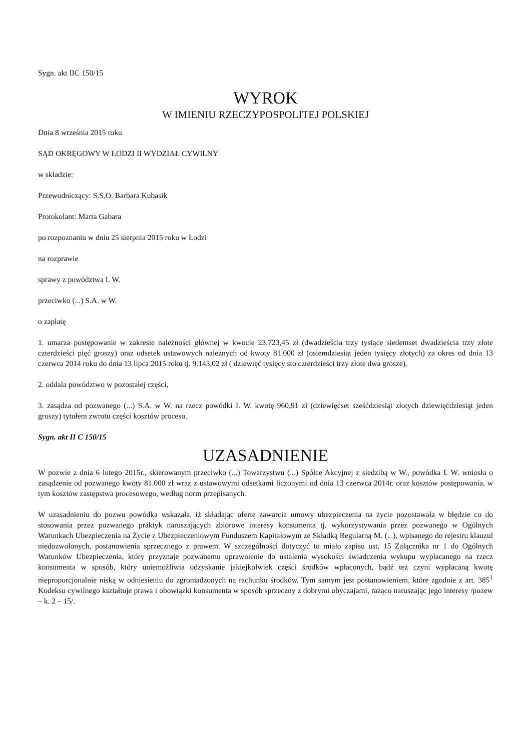Sygn. akt IIC 150/15
WYROK
W IMIENIU RZECZYPOSPOLITEJ POLSKIEJ
Dnia 8 września 2015 roku
SĄD OKRĘGOWY W ŁODZI II WYDZIAŁ CYWILNY
w składzie:
Przewodniczący: S.S.O. Barbara Kubasik
Protokolant: Marta Gabara
po rozpoznaniu w dniu 25 sierpnia 2015 roku w Łodzi
na rozprawie
sprawy z powództwa I. W.
przeciwko (...) S.A. w W.
o zapłatę
1. umarza postępowanie w zakresie należności głównej w kwocie 23.723,45 zł (dwadzieścia trzy tysiące siedemset dwadzieścia trzy złote czterdzieści pięć groszy) oraz odsetek ustawowych należnych od kwoty 81.000 zł (osiemdziesiąt jeden tysięcy złotych) za okres od dnia 13 czerwca 2014 roku do dnia 13 lipca 2015 roku tj. 9.143,02 zł ( dziewięć tysięcy sto czterdzieści trzy złote dwa grosze),
2. oddala powództwo w pozostałej części,
3. zasądza od pozwanego (...) S.A. w W. na rzecz powódki I. W. kwotę 960,91 zł (dziewięćset sześćdziesiąt złotych dziewięćdziesiąt jeden groszy) tytułem zwrotu części kosztów procesu.
Sygn. akt II C 150/15
UZASADNIENIE
W pozwie z dnia 6 lutego 2015r., skierowanym przeciwko (...) Towarzystwu (...) Spółce Akcyjnej z siedzibą w W., powódka I. W. wniosła o zasądzenie od pozwanego kwoty 81.000 zł wraz z ustawowymi odsetkami liczonymi od dnia 13 czerwca 2014r. oraz kosztów postępowania, w tym kosztów zastępstwa procesowego, według norm przepisanych.
W uzasadnieniu do pozwu powódka wskazała, iż składając ofertę zawarcia umowy ubezpieczenia na życie pozostawała w błędzie co do stosowania przez pozwanego praktyk naruszających zbiorowe interesy konsumenta tj. wykorzystywania przez pozwanego w Ogólnych Warunkach Ubezpieczenia na Życie z Ubezpieczeniowym Funduszem Kapitałowym ze Składką Regularną M. (...), wpisanego do rejestru klauzul niedozwolonych, postanowienia sprzecznego z prawem. W szczególności dotyczyć to miało zapisu ust. 15 Załącznika nr 1 do Ogólnych Warunków Ubezpieczenia, który przyznaje pozwanemu uprawnienie do ustalenia wysokości świadczenia wykupu wypłacanego na rzecz konsumenta w sposób, który uniemożliwia odzyskanie jakiejkolwiek części środków wpłaconych, bądź też czyni wypłacaną kwotę nieproporcjonalnie niską w odniesieniu do zgromadzonych na rachunku środków. Tym samym jest postanowieniem, które zgodnie z art. 385<sup>1</sup> Kodeksu cywilnego kształtuje prawa i obowiązki konsumenta w sposób sprzeczny z dobrymi obyczajami, rażąco naruszając jego interesy /pozew – k. 2 – 15/.